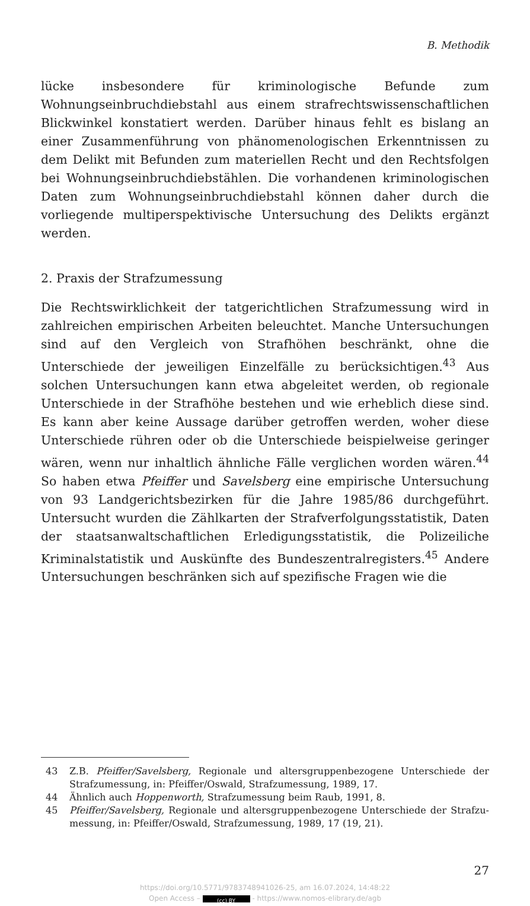B. Methodik
lücke insbesondere für kriminologische Befunde zum Wohnungseinbruch­diebstahl aus einem strafrechtswissenschaftlichen Blickwinkel konstatiert werden. Darüber hinaus fehlt es bislang an einer Zusammenführung von phänomenologischen Erkenntnissen zu dem Delikt mit Befunden zum ma­teriellen Recht und den Rechtsfolgen bei Wohnungseinbruchdiebstählen. Die vorhandenen kriminologischen Daten zum Wohnungseinbruchdieb­stahl können daher durch die vorliegende multiperspektivische Untersu­chung des Delikts ergänzt werden.
2. Praxis der Strafzumessung
Die Rechtswirklichkeit der tatgerichtlichen Strafzumessung wird in zahl­reichen empirischen Arbeiten beleuchtet. Manche Untersuchungen sind auf den Vergleich von Strafhöhen beschränkt, ohne die Unterschiede der jeweiligen Einzelfälle zu berücksichtigen.<sup>43</sup> Aus solchen Untersuchungen kann etwa abgeleitet werden, ob regionale Unterschiede in der Strafhö­he bestehen und wie erheblich diese sind. Es kann aber keine Aussage darüber getroffen werden, woher diese Unterschiede rühren oder ob die Unterschiede beispielweise geringer wären, wenn nur inhaltlich ähnliche Fälle verglichen worden wären.<sup>44</sup> So haben etwa Pfeiffer und Savelsberg eine empirische Untersuchung von 93 Landgerichtsbezirken für die Jahre 1985/86 durchgeführt. Untersucht wurden die Zählkarten der Strafverfol­gungsstatistik, Daten der staatsanwaltschaftlichen Erledigungsstatistik, die Polizeiliche Kriminalstatistik und Auskünfte des Bundeszentralregisters.<sup>45</sup> Andere Untersuchungen beschränken sich auf spezifische Fragen wie die
43 Z.B. Pfeiffer/Savelsberg, Regionale und altersgruppenbezogene Unterschiede der Strafzumessung, in: Pfeiffer/Oswald, Strafzumessung, 1989, 17.
44 Ähnlich auch Hoppenworth, Strafzumessung beim Raub, 1991, 8.
45 Pfeiffer/Savelsberg, Regionale und altersgruppenbezogene Unterschiede der Strafzu­messung, in: Pfeiffer/Oswald, Strafzumessung, 1989, 17 (19, 21).
27
https://doi.org/10.5771/9783748941026-25, am 16.07.2024, 14:48:22
Open Access – (cc) BY - https://www.nomos-elibrary.de/agb